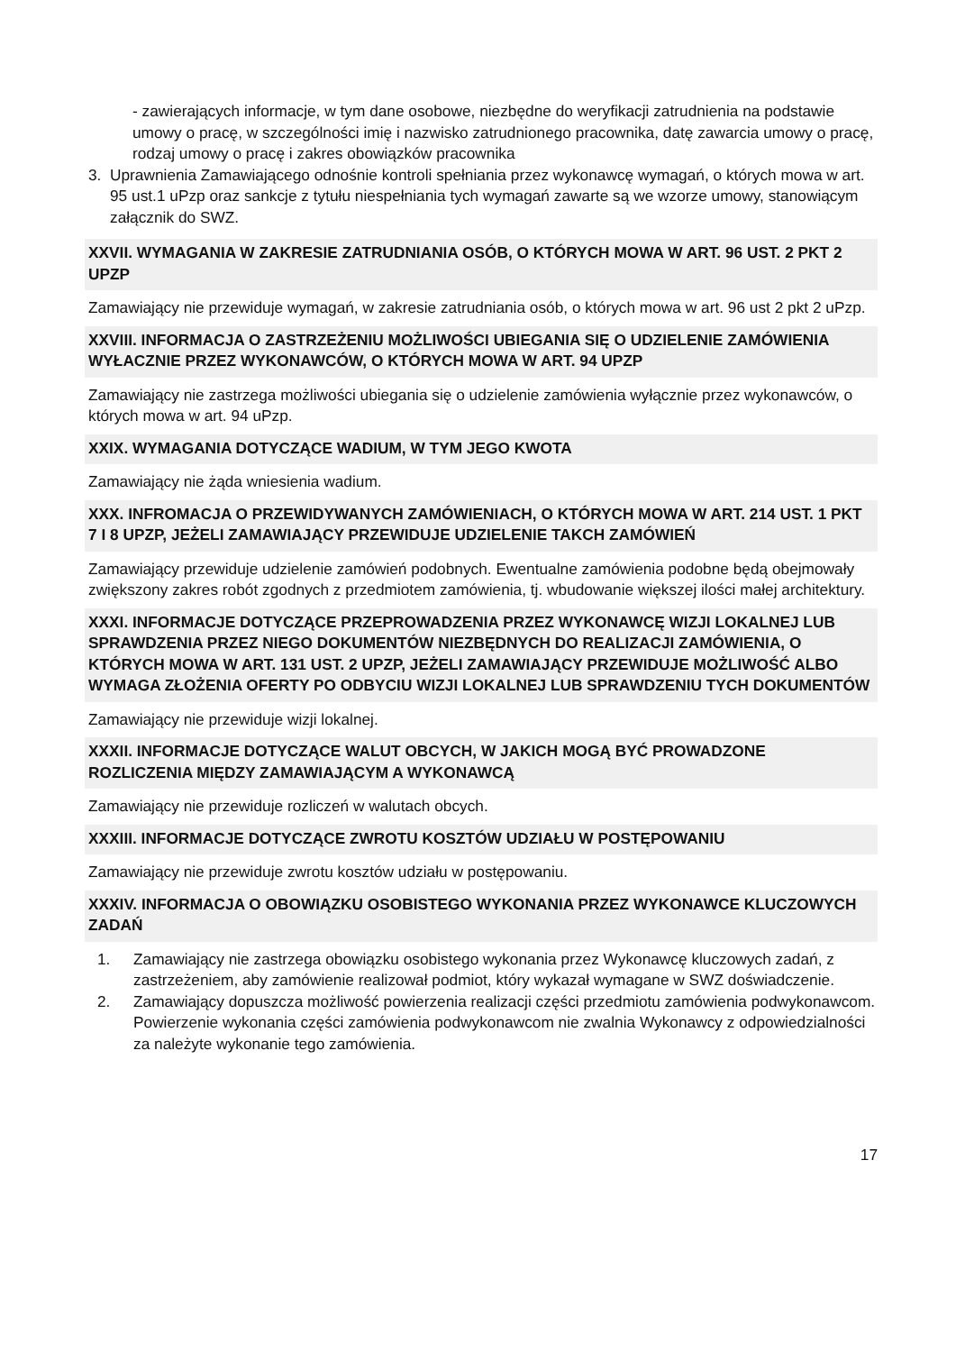- zawierających informacje, w tym dane osobowe, niezbędne do weryfikacji zatrudnienia na podstawie umowy o pracę, w szczególności imię i nazwisko zatrudnionego pracownika, datę zawarcia umowy o pracę, rodzaj umowy o pracę i zakres obowiązków pracownika
3. Uprawnienia Zamawiającego odnośnie kontroli spełniania przez wykonawcę wymagań, o których mowa w art. 95 ust.1 uPzp oraz sankcje z tytułu niespełniania tych wymagań zawarte są we wzorze umowy, stanowiącym załącznik do SWZ.
XXVII. WYMAGANIA W ZAKRESIE ZATRUDNIANIA OSÓB, O KTÓRYCH MOWA W ART. 96 UST. 2 PKT 2 UPZP
Zamawiający nie przewiduje wymagań, w zakresie zatrudniania osób, o których mowa w art. 96 ust 2 pkt 2 uPzp.
XXVIII. INFORMACJA O ZASTRZEŻENIU MOŻLIWOŚCI UBIEGANIA SIĘ O UDZIELENIE ZAMÓWIENIA WYŁACZNIE PRZEZ WYKONAWCÓW, O KTÓRYCH MOWA W ART. 94 UPZP
Zamawiający nie zastrzega możliwości ubiegania się o udzielenie zamówienia wyłącznie przez wykonawców, o których mowa w art. 94 uPzp.
XXIX. WYMAGANIA DOTYCZĄCE WADIUM, W TYM JEGO KWOTA
Zamawiający nie żąda wniesienia wadium.
XXX. INFROMACJA O PRZEWIDYWANYCH ZAMÓWIENIACH, O KTÓRYCH MOWA W ART. 214 UST. 1 PKT 7 I 8 UPZP, JEŻELI ZAMAWIAJĄCY PRZEWIDUJE UDZIELENIE TAKCH ZAMÓWIEŃ
Zamawiający przewiduje udzielenie zamówień podobnych. Ewentualne zamówienia podobne będą obejmowały zwiększony zakres robót zgodnych z przedmiotem zamówienia, tj. wbudowanie większej ilości małej architektury.
XXXI. INFORMACJE DOTYCZĄCE PRZEPROWADZENIA PRZEZ WYKONAWCĘ WIZJI LOKALNEJ LUB SPRAWDZENIA PRZEZ NIEGO DOKUMENTÓW NIEZBĘDNYCH DO REALIZACJI ZAMÓWIENIA, O KTÓRYCH MOWA W ART. 131 UST. 2 UPZP, JEŻELI ZAMAWIAJĄCY PRZEWIDUJE MOŻLIWOŚĆ ALBO WYMAGA ZŁOŻENIA OFERTY PO ODBYCIU WIZJI LOKALNEJ LUB SPRAWDZENIU TYCH DOKUMENTÓW
Zamawiający nie przewiduje wizji lokalnej.
XXXII. INFORMACJE DOTYCZĄCE WALUT OBCYCH, W JAKICH MOGĄ BYĆ PROWADZONE ROZLICZENIA MIĘDZY ZAMAWIAJĄCYM A WYKONAWCĄ
Zamawiający nie przewiduje rozliczeń w walutach obcych.
XXXIII. INFORMACJE DOTYCZĄCE ZWROTU KOSZTÓW UDZIAŁU W POSTĘPOWANIU
Zamawiający nie przewiduje zwrotu kosztów udziału w postępowaniu.
XXXIV. INFORMACJA O OBOWIĄZKU OSOBISTEGO WYKONANIA PRZEZ WYKONAWCE KLUCZOWYCH ZADAŃ
1. Zamawiający nie zastrzega obowiązku osobistego wykonania przez Wykonawcę kluczowych zadań, z zastrzeżeniem, aby zamówienie realizował podmiot, który wykazał wymagane w SWZ doświadczenie.
2. Zamawiający dopuszcza możliwość powierzenia realizacji części przedmiotu zamówienia podwykonawcom. Powierzenie wykonania części zamówienia podwykonawcom nie zwalnia Wykonawcy z odpowiedzialności za należyte wykonanie tego zamówienia.
17